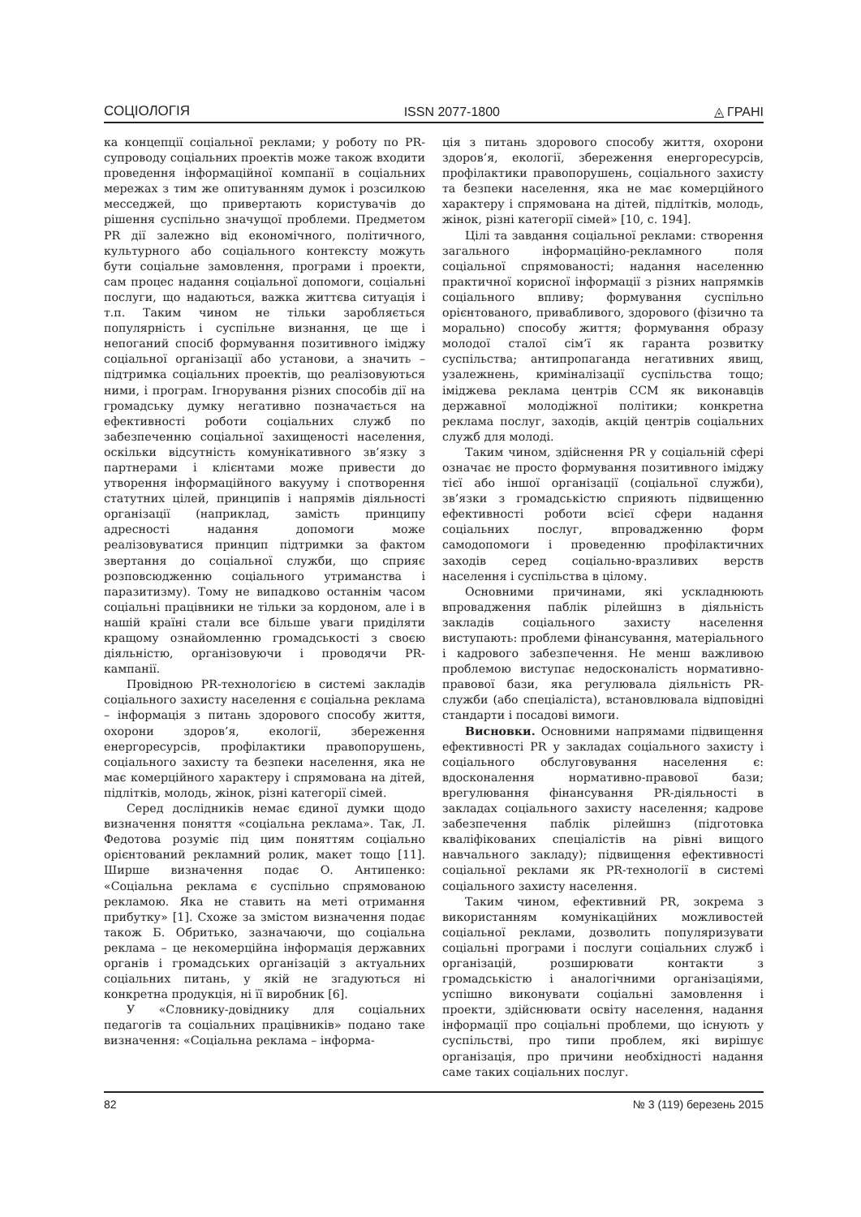СОЦІОЛОГІЯ ISSN 2077-1800 ◬ ГРАНІ
ка концепції соціальної реклами; у роботу по PR-супроводу соціальних проектів може також входити проведення інформаційної компанії в соціальних мережах з тим же опитуванням думок і розсилкою месседжей, що привертають користувачів до рішення суспільно значущої проблеми. Предметом PR дії залежно від економічного, політичного, культурного або соціального контексту можуть бути соціальне замовлення, програми і проекти, сам процес надання соціальної допомоги, соціальні послуги, що надаються, важка життєва ситуація і т.п. Таким чином не тільки заробляється популярність і суспільне визнання, це ще і непоганий спосіб формування позитивного іміджу соціальної організації або установи, а значить – підтримка соціальних проектів, що реалізовуються ними, і програм. Ігнорування різних способів дії на громадську думку негативно позначається на ефективності роботи соціальних служб по забезпеченню соціальної захищеності населення, оскільки відсутність комунікативного зв’язку з партнерами і клієнтами може привести до утворення інформаційного вакууму і спотворення статутних цілей, принципів і напрямів діяльності організації (наприклад, замість принципу адресності надання допомоги може реалізовуватися принцип підтримки за фактом звертання до соціальної служби, що сприяє розповсюдженню соціального утриманства і паразитизму). Тому не випадково останнім часом соціальні працівники не тільки за кордоном, але і в нашій країні стали все більше уваги приділяти кращому ознайомленню громадськості з своєю діяльністю, організовуючи і проводячи PR- кампанії.
Провідною PR-технологією в системі закладів соціального захисту населення є соціальна реклама – інформація з питань здорового способу життя, охорони здоров’я, екології, збереження енергоресурсів, профілактики правопорушень, соціального захисту та безпеки населення, яка не має комерційного характеру і спрямована на дітей, підлітків, молодь, жінок, різні категорії сімей.
Серед дослідників немає єдиної думки щодо визначення поняття «соціальна реклама». Так, Л. Федотова розуміє під цим поняттям соціально орієнтований рекламний ролик, макет тощо [11]. Ширше визначення подає О. Антипенко: «Соціальна реклама є суспільно спрямованою рекламою. Яка не ставить на меті отримання прибутку» [1]. Схоже за змістом визначення подає також Б. Обритько, зазначаючи, що соціальна реклама – це некомерційна інформація державних органів і громадських організацій з актуальних соціальних питань, у якій не згадуються ні конкретна продукція, ні її виробник [6].
У «Словнику-довіднику для соціальних педагогів та соціальних працівників» подано таке визначення: «Соціальна реклама – інформа-
ція з питань здорового способу життя, охорони здоров’я, екології, збереження енергоресурсів, профілактики правопорушень, соціального захисту та безпеки населення, яка не має комерційного характеру і спрямована на дітей, підлітків, молодь, жінок, різні категорії сімей» [10, с. 194].
Цілі та завдання соціальної реклами: створення загального інформаційно-рекламного поля соціальної спрямованості; надання населенню практичної корисної інформації з різних напрямків соціального впливу; формування суспільно орієнтованого, привабливого, здорового (фізично та морально) способу життя; формування образу молодої сталої сім’ї як гаранта розвитку суспільства; антипропаганда негативних явищ, узалежнень, криміналізації суспільства тощо; іміджева реклама центрів ССМ як виконавців державної молодіжної політики; конкретна реклама послуг, заходів, акцій центрів соціальних служб для молоді.
Таким чином, здійснення PR у соціальній сфері означає не просто формування позитивного іміджу тієї або іншої організації (соціальної служби), зв’язки з громадськістю сприяють підвищенню ефективності роботи всієї сфери надання соціальних послуг, впровадженню форм самодопомоги і проведенню профілактичних заходів серед соціально-вразливих верств населення і суспільства в цілому.
Основними причинами, які ускладнюють впровадження паблік рілейшнз в діяльність закладів соціального захисту населення виступають: проблеми фінансування, матеріального і кадрового забезпечення. Не менш важливою проблемою виступає недосконалість нормативно-правової бази, яка регулювала діяльність PR-служби (або спеціаліста), встановлювала відповідні стандарти і посадові вимоги.
Висновки. Основними напрямами підвищення ефективності PR у закладах соціального захисту і соціального обслуговування населення є: вдосконалення нормативно-правової бази; врегулювання фінансування PR-діяльності в закладах соціального захисту населення; кадрове забезпечення паблік рілейшнз (підготовка кваліфікованих спеціалістів на рівні вищого навчального закладу); підвищення ефективності соціальної реклами як PR-технології в системі соціального захисту населення.
Таким чином, ефективний PR, зокрема з використанням комунікаційних можливостей соціальної реклами, дозволить популяризувати соціальні програми і послуги соціальних служб і організацій, розширювати контакти з громадськістю і аналогічними організаціями, успішно виконувати соціальні замовлення і проекти, здійснювати освіту населення, надання інформації про соціальні проблеми, що існують у суспільстві, про типи проблем, які вирішує організація, про причини необхідності надання саме таких соціальних послуг.
82 № 3 (119) березень 2015